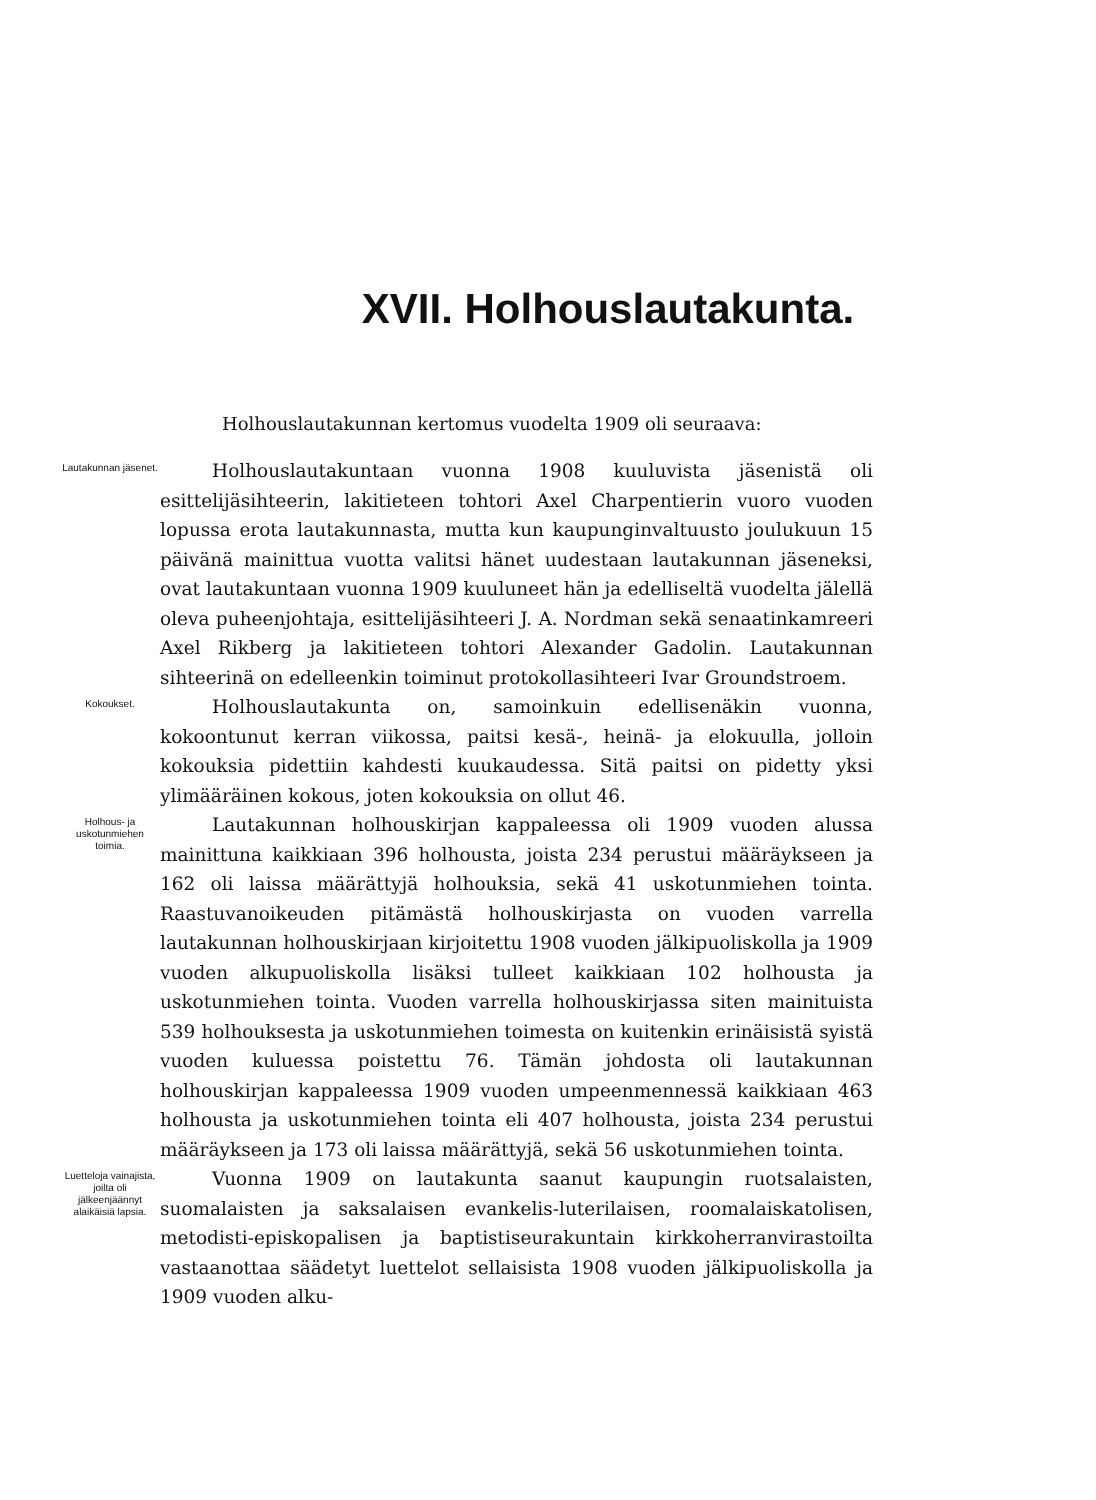XVII. Holhouslautakunta.
Holhouslautakunnan kertomus vuodelta 1909 oli seuraava:
Lautakunnan jäsenet.
Holhouslautakuntaan vuonna 1908 kuuluvista jäsenistä oli esittelijäsihteerin, lakitieteen tohtori Axel Charpentierin vuoro vuoden lopussa erota lautakunnasta, mutta kun kaupunginvaltuusto joulukuun 15 päivänä mainittua vuotta valitsi hänet uudestaan lautakunnan jäseneksi, ovat lautakuntaan vuonna 1909 kuuluneet hän ja edelliseltä vuodelta jälellä oleva puheenjohtaja, esittelijäsihteeri J. A. Nordman sekä senaatinkamreeri Axel Rikberg ja lakitieteen tohtori Alexander Gadolin. Lautakunnan sihteerinä on edelleenkin toiminut protokollasihteeri Ivar Groundstroem.
Kokoukset.
Holhouslautakunta on, samoinkuin edellisenäkin vuonna, kokoontunut kerran viikossa, paitsi kesä-, heinä- ja elokuulla, jolloin kokouksia pidettiin kahdesti kuukaudessa. Sitä paitsi on pidetty yksi ylimääräinen kokous, joten kokouksia on ollut 46.
Holhous- ja uskotunmiehen toimia.
Lautakunnan holhouskirjan kappaleessa oli 1909 vuoden alussa mainittuna kaikkiaan 396 holhousta, joista 234 perustui määräykseen ja 162 oli laissa määrättyjä holhouksia, sekä 41 uskotunmiehen tointa. Raastuvanoikeuden pitämästä holhouskirjasta on vuoden varrella lautakunnan holhouskirjaan kirjoitettu 1908 vuoden jälkipuoliskolla ja 1909 vuoden alkupuoliskolla lisäksi tulleet kaikkiaan 102 holhousta ja uskotunmiehen tointa. Vuoden varrella holhouskirjassa siten mainituista 539 holhouksesta ja uskotunmiehen toimesta on kuitenkin erinäisistä syistä vuoden kuluessa poistettu 76. Tämän johdosta oli lautakunnan holhouskirjan kappaleessa 1909 vuoden umpeenmennessä kaikkiaan 463 holhousta ja uskotunmiehen tointa eli 407 holhousta, joista 234 perustui määräykseen ja 173 oli laissa määrättyjä, sekä 56 uskotunmiehen tointa.
Luetteloja vainajista, joilta oli jälkeenjäännyt alaikäisiä lapsia.
Vuonna 1909 on lautakunta saanut kaupungin ruotsalaisten, suomalaisten ja saksalaisen evankelis-luterilaisen, roomalaiskatolisen, metodisti-episkopalisen ja baptistiseurakuntain kirkkoherranvirastoilta vastaanottaa säädetyt luettelot sellaisista 1908 vuoden jälkipuoliskolla ja 1909 vuoden alku-